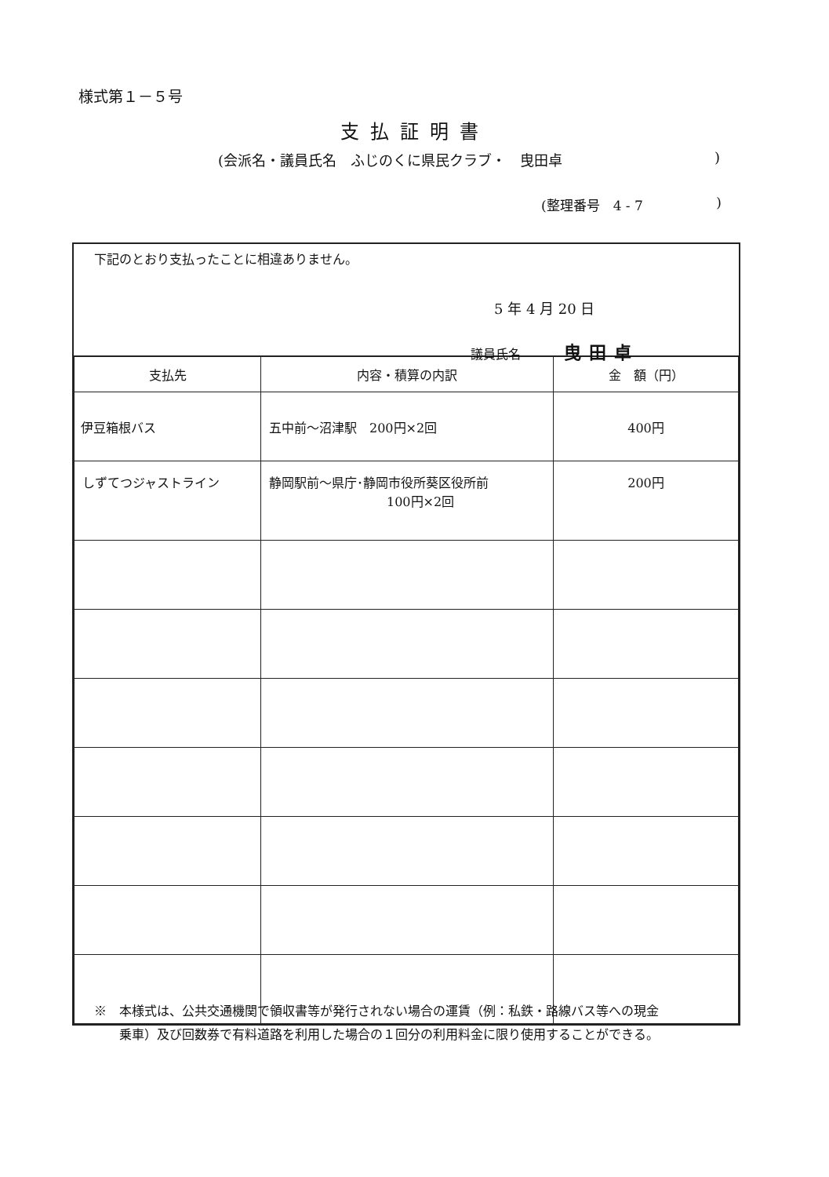様式第１－５号
支払証明書
(会派名・議員氏名　ふじのくに県民クラブ・　曳田卓)
(整理番号　4 - 7)
下記のとおり支払ったことに相違ありません。
5 年 4 月 20 日
議員氏名 曳田卓
| 支払先 | 内容・積算の内訳 | 金 額（円） |
| --- | --- | --- |
| 伊豆箱根バス | 五中前～沼津駅 200円×2回 | 400円 |
| しずてつジャストライン | 静岡駅前～県庁･静岡市役所葵区役所前 100円×2回 | 200円 |
※　本様式は、公共交通機関で領収書等が発行されない場合の運賃（例：私鉄・路線バス等への現金
　　乗車）及び回数券で有料道路を利用した場合の１回分の利用料金に限り使用することができる。